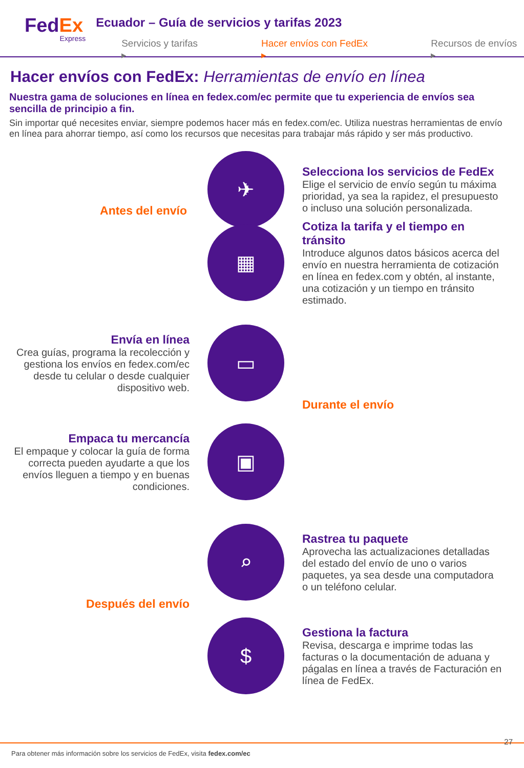FedEx
Express
Ecuador – Guía de servicios y tarifas 2023
Servicios y tarifas ▸ Hacer envíos con FedEx ▸ Recursos de envíos ▸
Hacer envíos con FedEx: Herramientas de envío en línea
Nuestra gama de soluciones en línea en fedex.com/ec permite que tu experiencia de envíos sea sencilla de principio a fin.
Sin importar qué necesites enviar, siempre podemos hacer más en fedex.com/ec. Utiliza nuestras herramientas de envío en línea para ahorrar tiempo, así como los recursos que necesitas para trabajar más rápido y ser más productivo.
✈
Selecciona los servicios de FedEx
Elige el servicio de envío según tu máxima prioridad, ya sea la rapidez, el presupuesto o incluso una solución personalizada.
Antes del envío
▦
Cotiza la tarifa y el tiempo en tránsito
Introduce algunos datos básicos acerca del envío en nuestra herramienta de cotización en línea en fedex.com y obtén, al instante, una cotización y un tiempo en tránsito estimado.
Envía en línea
Crea guías, programa la recolección y gestiona los envíos en fedex.com/ec desde tu celular o desde cualquier dispositivo web.
▭
Durante el envío
Empaca tu mercancía
El empaque y colocar la guía de forma correcta pueden ayudarte a que los envíos lleguen a tiempo y en buenas condiciones.
▣
⌕
Rastrea tu paquete
Aprovecha las actualizaciones detalladas del estado del envío de uno o varios paquetes, ya sea desde una computadora o un teléfono celular.
Después del envío
$
Gestiona la factura
Revisa, descarga e imprime todas las facturas o la documentación de aduana y págalas en línea a través de Facturación en línea de FedEx.
27
Para obtener más información sobre los servicios de FedEx, visita fedex.com/ec